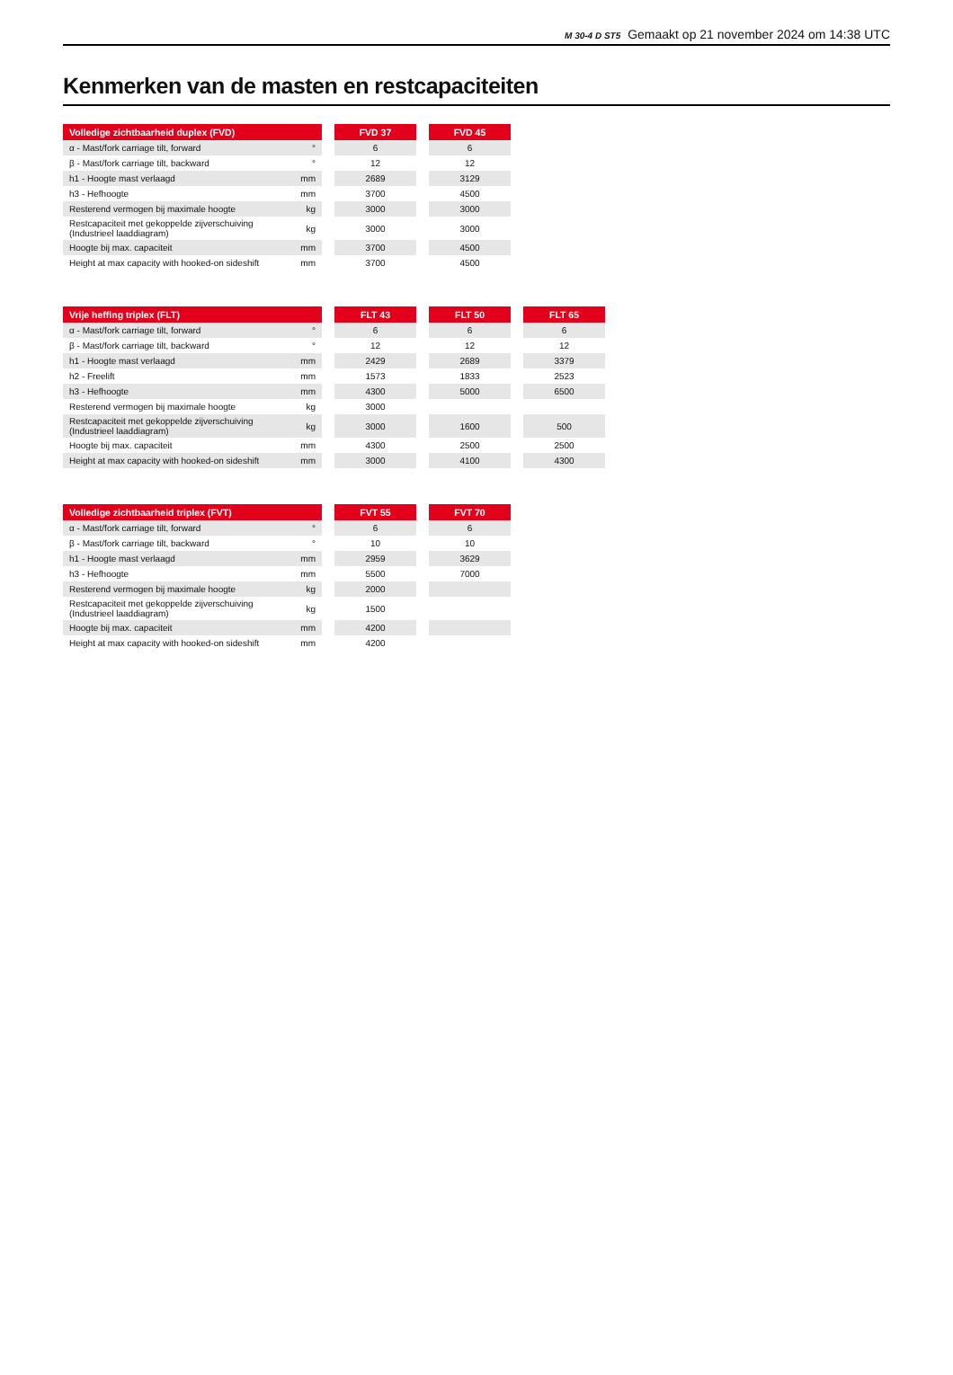M 30-4 D ST5 Gemaakt op 21 november 2024 om 14:38 UTC
Kenmerken van de masten en restcapaciteiten
| Volledige zichtbaarheid duplex (FVD) | | | FVD 37 | | FVD 45 |
| α - Mast/fork carriage tilt, forward | ° | | 6 | | 6 |
| β - Mast/fork carriage tilt, backward | ° | | 12 | | 12 |
| h1 - Hoogte mast verlaagd | mm | | 2689 | | 3129 |
| h3 - Hefhoogte | mm | | 3700 | | 4500 |
| Resterend vermogen bij maximale hoogte | kg | | 3000 | | 3000 |
| Restcapaciteit met gekoppelde zijverschuiving (Industrieel laaddiagram) | kg | | 3000 | | 3000 |
| Hoogte bij max. capaciteit | mm | | 3700 | | 4500 |
| Height at max capacity with hooked-on sideshift | mm | | 3700 | | 4500 |
| Vrije heffing triplex (FLT) | | | FLT 43 | | FLT 50 | | FLT 65 |
| α - Mast/fork carriage tilt, forward | ° | | 6 | | 6 | | 6 |
| β - Mast/fork carriage tilt, backward | ° | | 12 | | 12 | | 12 |
| h1 - Hoogte mast verlaagd | mm | | 2429 | | 2689 | | 3379 |
| h2 - Freelift | mm | | 1573 | | 1833 | | 2523 |
| h3 - Hefhoogte | mm | | 4300 | | 5000 | | 6500 |
| Resterend vermogen bij maximale hoogte | kg | | 3000 | | | | |
| Restcapaciteit met gekoppelde zijverschuiving (Industrieel laaddiagram) | kg | | 3000 | | 1600 | | 500 |
| Hoogte bij max. capaciteit | mm | | 4300 | | 2500 | | 2500 |
| Height at max capacity with hooked-on sideshift | mm | | 3000 | | 4100 | | 4300 |
| Volledige zichtbaarheid triplex (FVT) | | | FVT 55 | | FVT 70 |
| α - Mast/fork carriage tilt, forward | ° | | 6 | | 6 |
| β - Mast/fork carriage tilt, backward | ° | | 10 | | 10 |
| h1 - Hoogte mast verlaagd | mm | | 2959 | | 3629 |
| h3 - Hefhoogte | mm | | 5500 | | 7000 |
| Resterend vermogen bij maximale hoogte | kg | | 2000 | | |
| Restcapaciteit met gekoppelde zijverschuiving (Industrieel laaddiagram) | kg | | 1500 | | |
| Hoogte bij max. capaciteit | mm | | 4200 | | |
| Height at max capacity with hooked-on sideshift | mm | | 4200 | | |